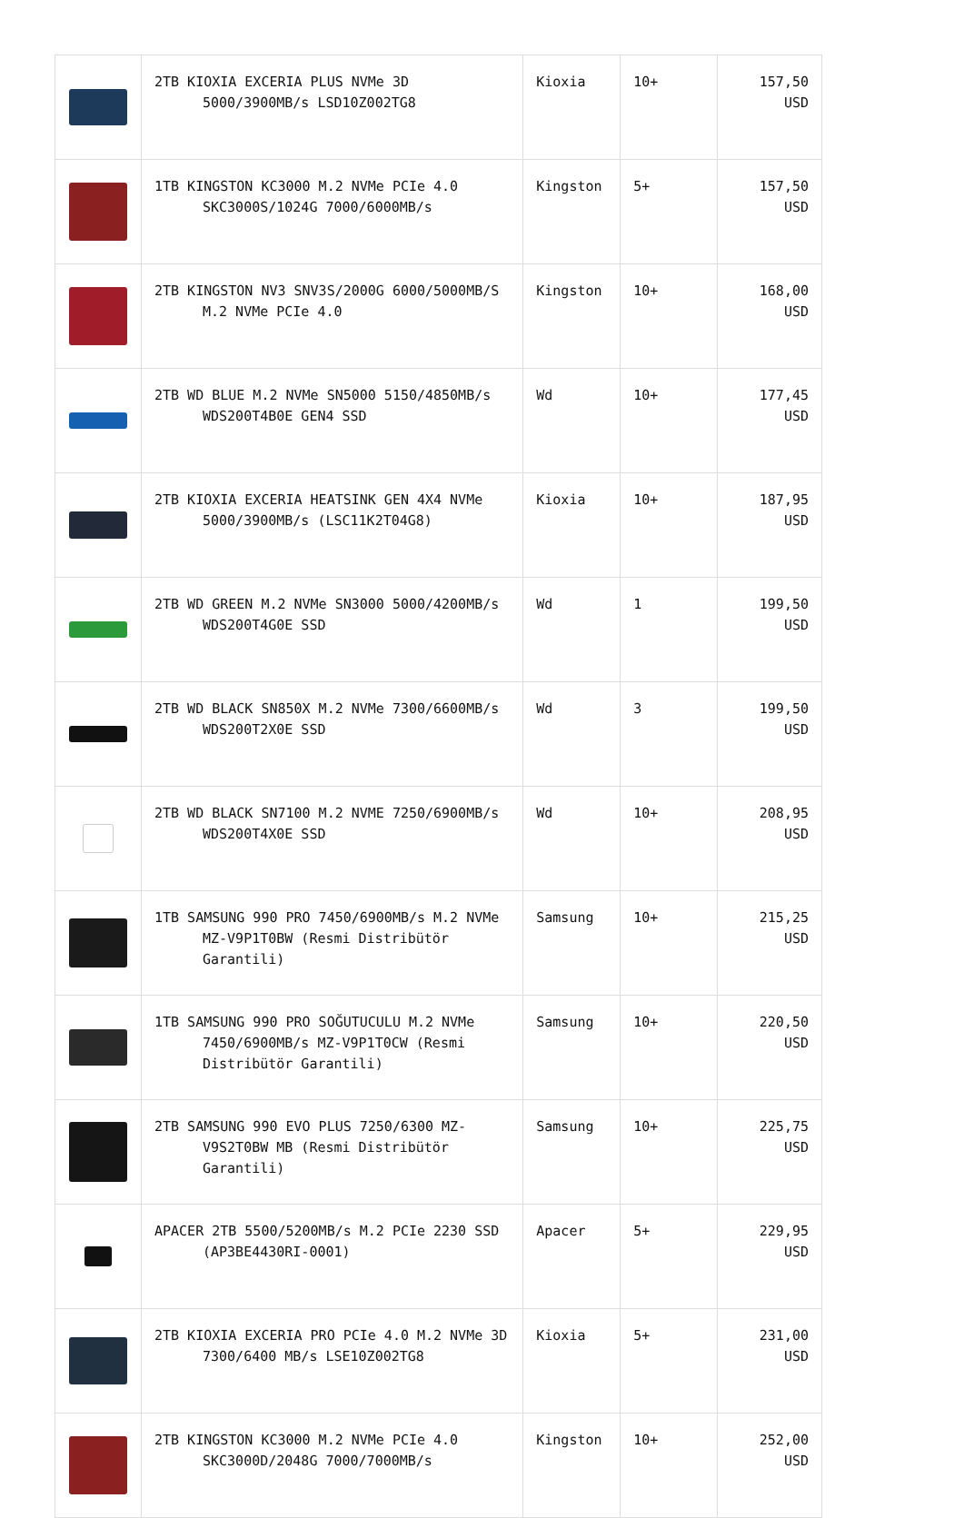| | 2TB KIOXIA EXCERIA PLUS NVMe 3D 5000/3900MB/s LSD10Z002TG8 | Kioxia | 10+ | 157,50 USD |
| | 1TB KINGSTON KC3000 M.2 NVMe PCIe 4.0 SKC3000S/1024G 7000/6000MB/s | Kingston | 5+ | 157,50 USD |
| | 2TB KINGSTON NV3 SNV3S/2000G 6000/5000MB/S M.2 NVMe PCIe 4.0 | Kingston | 10+ | 168,00 USD |
| | 2TB WD BLUE M.2 NVMe SN5000 5150/4850MB/s WDS200T4B0E GEN4 SSD | Wd | 10+ | 177,45 USD |
| | 2TB KIOXIA EXCERIA HEATSINK GEN 4X4 NVMe 5000/3900MB/s (LSC11K2T04G8) | Kioxia | 10+ | 187,95 USD |
| | 2TB WD GREEN M.2 NVMe SN3000 5000/4200MB/s WDS200T4G0E SSD | Wd | 1 | 199,50 USD |
| | 2TB WD BLACK SN850X M.2 NVMe 7300/6600MB/s WDS200T2X0E SSD | Wd | 3 | 199,50 USD |
| | 2TB WD BLACK SN7100 M.2 NVME 7250/6900MB/s WDS200T4X0E SSD | Wd | 10+ | 208,95 USD |
| | 1TB SAMSUNG 990 PRO 7450/6900MB/s M.2 NVMe MZ-V9P1T0BW (Resmi Distribütör Garantili) | Samsung | 10+ | 215,25 USD |
| | 1TB SAMSUNG 990 PRO SOĞUTUCULU M.2 NVMe 7450/6900MB/s MZ-V9P1T0CW (Resmi Distribütör Garantili) | Samsung | 10+ | 220,50 USD |
| | 2TB SAMSUNG 990 EVO PLUS 7250/6300 MZ-V9S2T0BW MB (Resmi Distribütör Garantili) | Samsung | 10+ | 225,75 USD |
| | APACER 2TB 5500/5200MB/s M.2 PCIe 2230 SSD (AP3BE4430RI-0001) | Apacer | 5+ | 229,95 USD |
| | 2TB KIOXIA EXCERIA PRO PCIe 4.0 M.2 NVMe 3D 7300/6400 MB/s LSE10Z002TG8 | Kioxia | 5+ | 231,00 USD |
| | 2TB KINGSTON KC3000 M.2 NVMe PCIe 4.0 SKC3000D/2048G 7000/7000MB/s | Kingston | 10+ | 252,00 USD |